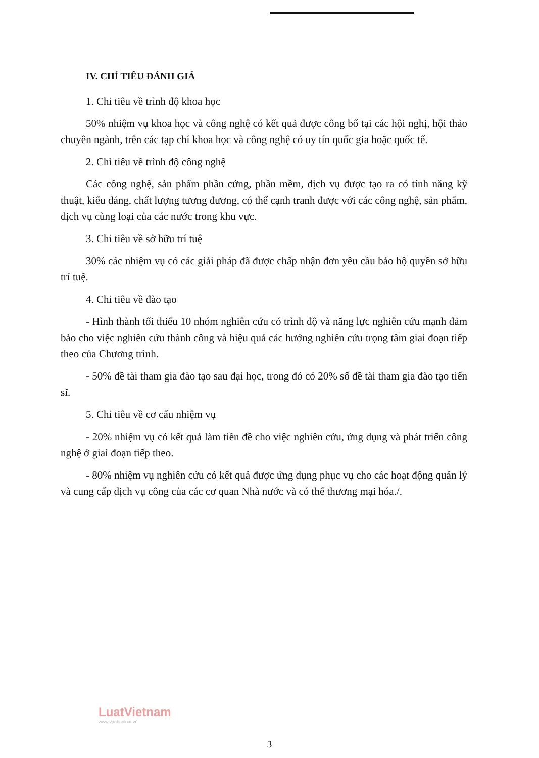IV. CHỈ TIÊU ĐÁNH GIÁ
1. Chỉ tiêu về trình độ khoa học
50% nhiệm vụ khoa học và công nghệ có kết quả được công bố tại các hội nghị, hội thảo chuyên ngành, trên các tạp chí khoa học và công nghệ có uy tín quốc gia hoặc quốc tế.
2. Chỉ tiêu về trình độ công nghệ
Các công nghệ, sản phẩm phần cứng, phần mềm, dịch vụ được tạo ra có tính năng kỹ thuật, kiểu dáng, chất lượng tương đương, có thể cạnh tranh được với các công nghệ, sản phẩm, dịch vụ cùng loại của các nước trong khu vực.
3. Chỉ tiêu về sở hữu trí tuệ
30% các nhiệm vụ có các giải pháp đã được chấp nhận đơn yêu cầu bảo hộ quyền sở hữu trí tuệ.
4. Chỉ tiêu về đào tạo
- Hình thành tối thiểu 10 nhóm nghiên cứu có trình độ và năng lực nghiên cứu mạnh đảm bảo cho việc nghiên cứu thành công và hiệu quả các hướng nghiên cứu trọng tâm giai đoạn tiếp theo của Chương trình.
- 50% đề tài tham gia đào tạo sau đại học, trong đó có 20% số đề tài tham gia đào tạo tiến sĩ.
5. Chỉ tiêu về cơ cấu nhiệm vụ
- 20% nhiệm vụ có kết quả làm tiền đề cho việc nghiên cứu, ứng dụng và phát triển công nghệ ở giai đoạn tiếp theo.
- 80% nhiệm vụ nghiên cứu có kết quả được ứng dụng phục vụ cho các hoạt động quản lý và cung cấp dịch vụ công của các cơ quan Nhà nước và có thể thương mại hóa./.
LuatVietnam
www.vanbanluat.vn
3